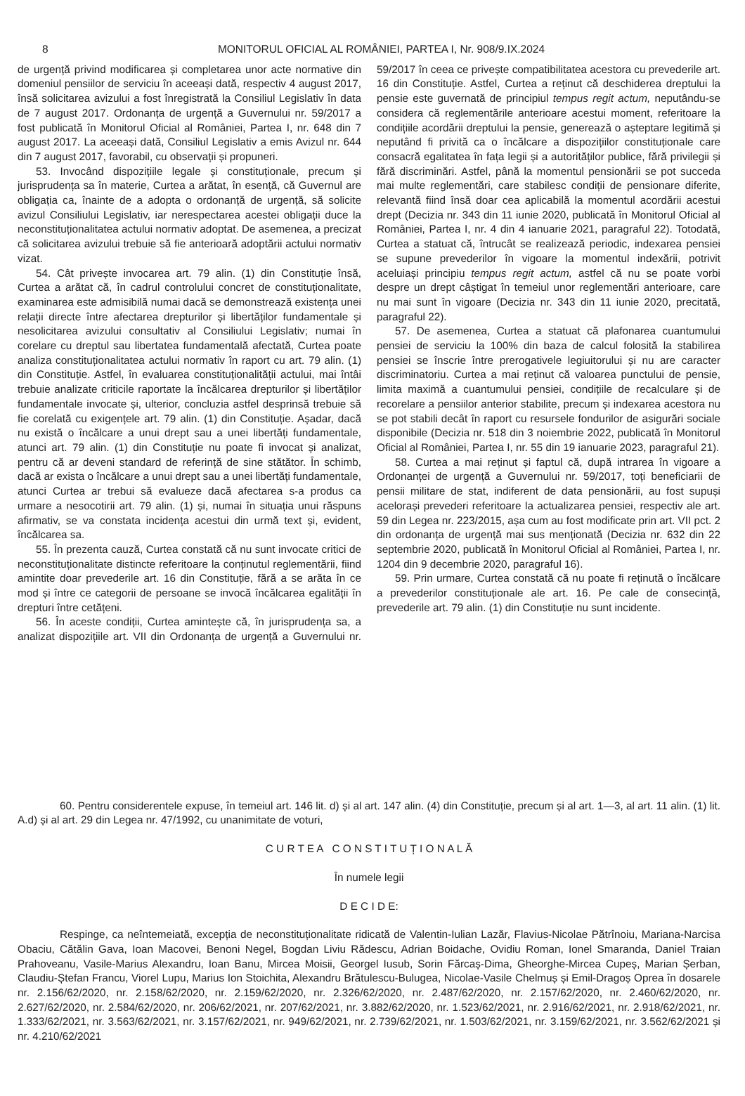8 MONITORUL OFICIAL AL ROMÂNIEI, PARTEA I, Nr. 908/9.IX.2024
de urgență privind modificarea și completarea unor acte normative din domeniul pensiilor de serviciu în aceeași dată, respectiv 4 august 2017, însă solicitarea avizului a fost înregistrată la Consiliul Legislativ în data de 7 august 2017. Ordonanța de urgență a Guvernului nr. 59/2017 a fost publicată în Monitorul Oficial al României, Partea I, nr. 648 din 7 august 2017. La aceeași dată, Consiliul Legislativ a emis Avizul nr. 644 din 7 august 2017, favorabil, cu observații și propuneri.
53. Invocând dispozițiile legale și constituționale, precum și jurisprudența sa în materie, Curtea a arătat, în esență, că Guvernul are obligația ca, înainte de a adopta o ordonanță de urgență, să solicite avizul Consiliului Legislativ, iar nerespectarea acestei obligații duce la neconstituționalitatea actului normativ adoptat. De asemenea, a precizat că solicitarea avizului trebuie să fie anterioară adoptării actului normativ vizat.
54. Cât privește invocarea art. 79 alin. (1) din Constituție însă, Curtea a arătat că, în cadrul controlului concret de constituționalitate, examinarea este admisibilă numai dacă se demonstrează existența unei relații directe între afectarea drepturilor și libertăților fundamentale și nesolicitarea avizului consultativ al Consiliului Legislativ; numai în corelare cu dreptul sau libertatea fundamentală afectată, Curtea poate analiza constituționalitatea actului normativ în raport cu art. 79 alin. (1) din Constituție. Astfel, în evaluarea constituționalității actului, mai întâi trebuie analizate criticile raportate la încălcarea drepturilor și libertăților fundamentale invocate și, ulterior, concluzia astfel desprinsă trebuie să fie corelată cu exigențele art. 79 alin. (1) din Constituție. Așadar, dacă nu există o încălcare a unui drept sau a unei libertăți fundamentale, atunci art. 79 alin. (1) din Constituție nu poate fi invocat și analizat, pentru că ar deveni standard de referință de sine stătător. În schimb, dacă ar exista o încălcare a unui drept sau a unei libertăți fundamentale, atunci Curtea ar trebui să evalueze dacă afectarea s-a produs ca urmare a nesocotirii art. 79 alin. (1) și, numai în situația unui răspuns afirmativ, se va constata incidența acestui din urmă text și, evident, încălcarea sa.
55. În prezenta cauză, Curtea constată că nu sunt invocate critici de neconstituționalitate distincte referitoare la conținutul reglementării, fiind amintite doar prevederile art. 16 din Constituție, fără a se arăta în ce mod și între ce categorii de persoane se invocă încălcarea egalității în drepturi între cetățeni.
56. În aceste condiții, Curtea amintește că, în jurisprudența sa, a analizat dispozițiile art. VII din Ordonanța de urgență a Guvernului nr. 59/2017 în ceea ce privește compatibilitatea acestora cu prevederile art. 16 din Constituție. Astfel, Curtea a reținut că deschiderea dreptului la pensie este guvernată de principiul tempus regit actum, neputându-se considera că reglementările anterioare acestui moment, referitoare la condițiile acordării dreptului la pensie, generează o așteptare legitimă și neputând fi privită ca o încălcare a dispozițiilor constituționale care consacră egalitatea în fața legii și a autorităților publice, fără privilegii și fără discriminări. Astfel, până la momentul pensionării se pot succeda mai multe reglementări, care stabilesc condiții de pensionare diferite, relevantă fiind însă doar cea aplicabilă la momentul acordării acestui drept (Decizia nr. 343 din 11 iunie 2020, publicată în Monitorul Oficial al României, Partea I, nr. 4 din 4 ianuarie 2021, paragraful 22). Totodată, Curtea a statuat că, întrucât se realizează periodic, indexarea pensiei se supune prevederilor în vigoare la momentul indexării, potrivit aceluiași principiu tempus regit actum, astfel că nu se poate vorbi despre un drept câștigat în temeiul unor reglementări anterioare, care nu mai sunt în vigoare (Decizia nr. 343 din 11 iunie 2020, precitată, paragraful 22).
57. De asemenea, Curtea a statuat că plafonarea cuantumului pensiei de serviciu la 100% din baza de calcul folosită la stabilirea pensiei se înscrie între prerogativele legiuitorului și nu are caracter discriminatoriu. Curtea a mai reținut că valoarea punctului de pensie, limita maximă a cuantumului pensiei, condițiile de recalculare și de recorelare a pensiilor anterior stabilite, precum și indexarea acestora nu se pot stabili decât în raport cu resursele fondurilor de asigurări sociale disponibile (Decizia nr. 518 din 3 noiembrie 2022, publicată în Monitorul Oficial al României, Partea I, nr. 55 din 19 ianuarie 2023, paragraful 21).
58. Curtea a mai reținut și faptul că, după intrarea în vigoare a Ordonanței de urgență a Guvernului nr. 59/2017, toți beneficiarii de pensii militare de stat, indiferent de data pensionării, au fost supuși acelorași prevederi referitoare la actualizarea pensiei, respectiv ale art. 59 din Legea nr. 223/2015, așa cum au fost modificate prin art. VII pct. 2 din ordonanța de urgență mai sus menționată (Decizia nr. 632 din 22 septembrie 2020, publicată în Monitorul Oficial al României, Partea I, nr. 1204 din 9 decembrie 2020, paragraful 16).
59. Prin urmare, Curtea constată că nu poate fi reținută o încălcare a prevederilor constituționale ale art. 16. Pe cale de consecință, prevederile art. 79 alin. (1) din Constituție nu sunt incidente.
60. Pentru considerentele expuse, în temeiul art. 146 lit. d) și al art. 147 alin. (4) din Constituție, precum și al art. 1—3, al art. 11 alin. (1) lit. A.d) și al art. 29 din Legea nr. 47/1992, cu unanimitate de voturi,
C U R T E A C O N S T I T U Ț I O N A L Ă
În numele legii
D E C I D E:
Respinge, ca neîntemeiată, excepția de neconstituționalitate ridicată de Valentin-Iulian Lazăr, Flavius-Nicolae Pătrînoiu, Mariana-Narcisa Obaciu, Cătălin Gava, Ioan Macovei, Benoni Negel, Bogdan Liviu Rădescu, Adrian Boidache, Ovidiu Roman, Ionel Smaranda, Daniel Traian Prahoveanu, Vasile-Marius Alexandru, Ioan Banu, Mircea Moisii, Georgel Iusub, Sorin Fărcaș-Dima, Gheorghe-Mircea Cupeș, Marian Șerban, Claudiu-Ștefan Francu, Viorel Lupu, Marius Ion Stoichita, Alexandru Brătulescu-Bulugea, Nicolae-Vasile Chelmuș și Emil-Dragoș Oprea în dosarele nr. 2.156/62/2020, nr. 2.158/62/2020, nr. 2.159/62/2020, nr. 2.326/62/2020, nr. 2.487/62/2020, nr. 2.157/62/2020, nr. 2.460/62/2020, nr. 2.627/62/2020, nr. 2.584/62/2020, nr. 206/62/2021, nr. 207/62/2021, nr. 3.882/62/2020, nr. 1.523/62/2021, nr. 2.916/62/2021, nr. 2.918/62/2021, nr. 1.333/62/2021, nr. 3.563/62/2021, nr. 3.157/62/2021, nr. 949/62/2021, nr. 2.739/62/2021, nr. 1.503/62/2021, nr. 3.159/62/2021, nr. 3.562/62/2021 și nr. 4.210/62/2021